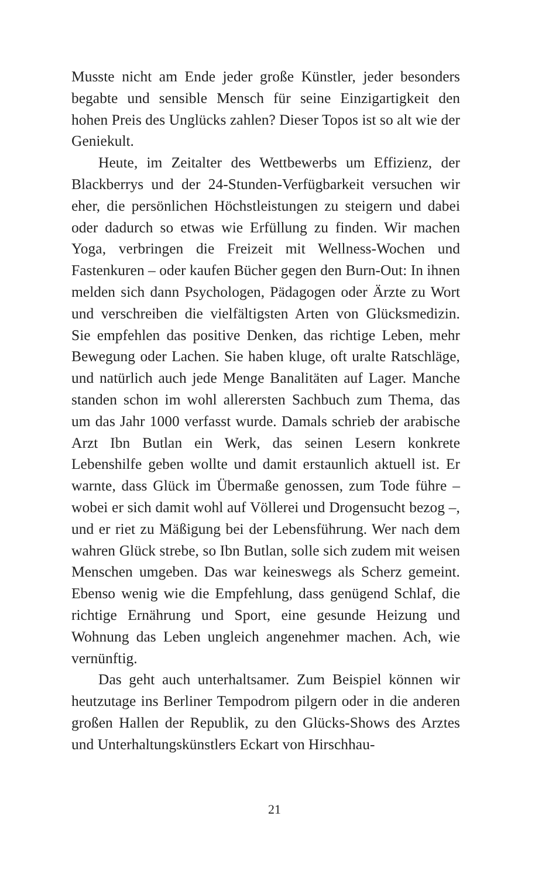Musste nicht am Ende jeder große Künstler, jeder besonders begabte und sensible Mensch für seine Einzigartigkeit den hohen Preis des Unglücks zahlen? Dieser Topos ist so alt wie der Geniekult.
Heute, im Zeitalter des Wettbewerbs um Effizienz, der Blackberrys und der 24-Stunden-Verfügbarkeit versuchen wir eher, die persönlichen Höchstleistungen zu steigern und dabei oder dadurch so etwas wie Erfüllung zu finden. Wir machen Yoga, verbringen die Freizeit mit Wellness-Wochen und Fastenkuren – oder kaufen Bücher gegen den Burn-Out: In ihnen melden sich dann Psychologen, Pädagogen oder Ärzte zu Wort und verschreiben die vielfältigsten Arten von Glücksmedizin. Sie empfehlen das positive Denken, das richtige Leben, mehr Bewegung oder Lachen. Sie haben kluge, oft uralte Ratschläge, und natürlich auch jede Menge Banalitäten auf Lager. Manche standen schon im wohl allerersten Sachbuch zum Thema, das um das Jahr 1000 verfasst wurde. Damals schrieb der arabische Arzt Ibn Butlan ein Werk, das seinen Lesern konkrete Lebenshilfe geben wollte und damit erstaunlich aktuell ist. Er warnte, dass Glück im Übermaße genossen, zum Tode führe – wobei er sich damit wohl auf Völlerei und Drogensucht bezog –, und er riet zu Mäßigung bei der Lebensführung. Wer nach dem wahren Glück strebe, so Ibn Butlan, solle sich zudem mit weisen Menschen umgeben. Das war keineswegs als Scherz gemeint. Ebenso wenig wie die Empfehlung, dass genügend Schlaf, die richtige Ernährung und Sport, eine gesunde Heizung und Wohnung das Leben ungleich angenehmer machen. Ach, wie vernünftig.
Das geht auch unterhaltsamer. Zum Beispiel können wir heutzutage ins Berliner Tempodrom pilgern oder in die anderen großen Hallen der Republik, zu den Glücks-Shows des Arztes und Unterhaltungskünstlers Eckart von Hirschhau-
21